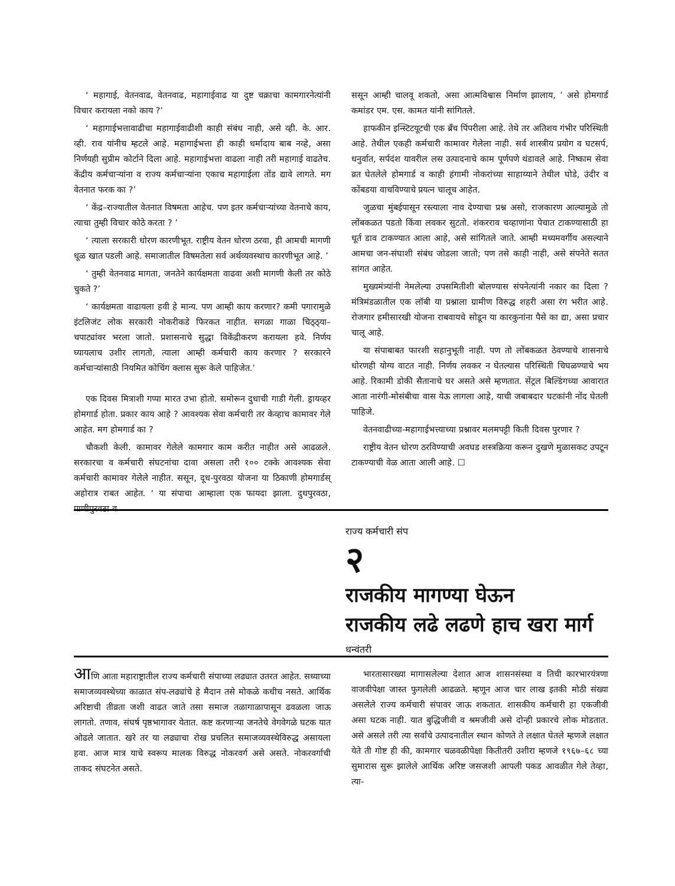‘ महागाई, वेतनवाढ, वेतनवाढ, महागाईवाढ या दुष्ट चक्राचा कामगारनेत्यांनी विचार करायला नको काय ?’
‘ महागाईभत्तावाढीचा महागाईवाढीशी काही संबंध नाही, असे व्ही. के. आर. व्ही. राव यांनीच म्हटले आहे. महागाईभत्ता ही काही धर्मादाय बाब नव्हे, असा निर्णयही सुप्रीम कोर्टाने दिला आहे. महागाईभत्ता वाढला नाही तरी महागाई वाढतेच. केंद्रीय कर्मचाऱ्यांना व राज्य कर्मचाऱ्यांना एकाच महागाईला तोंड द्यावे लागते. मग वेतनात फरक का ?’
‘ केंद्र–राज्यातील वेतनात विषमता आहेच. पण इतर कर्मचाऱ्यांच्या वेतनाचे काय, त्याचा तुम्ही विचार कोठे करता ? ’
‘ त्याला सरकारी धोरण कारणीभूत. राष्ट्रीय वेतन धोरण ठरवा, ही आमची मागणी धूळ खात पडली आहे. समाजातील विषमतेला सर्व अर्थव्यवस्थाच कारणीभूत आहे. ’
‘ तुम्ही वेतनवाढ मागता, जनतेने कार्यक्षमता वाढवा अशी मागणी केली तर कोठे चुकते ?’
‘ कार्यक्षमता वाढायला हवी हे मान्य. पण आम्ही काय करणार? कमी पगारामुळे इंटलिजंट लोक सरकारी नोकरीकडे फिरकत नाहीत. सगळा गाळा चिठ्ठ्या–चपाट्यांवर भरला जातो. प्रशासनाचे सुद्धा विकेंद्रीकरण करायला हवे. निर्णय घ्यायलाच उशीर लागतो, त्याला आम्ही कर्मचारी काय करणार ? सरकारने कर्मचाऱ्यांसाठी नियमित कोचिंग क्लास सुरू केले पाहिजेत.’
एक दिवस मित्राशी गप्पा मारत उभा होतो. समोरून दुधाची गाडी गेली. ड्रायव्हर होमगार्ड होता. प्रकार काय आहे ? आवश्यक सेवा कर्मचारी तर केव्हाच कामावर गेले आहेत. मग होमगार्ड का ?
चौकशी केली. कामावर गेलेले कामगार काम करीत नाहीत असे आढळले. सरकारचा व कर्मचारी संघटनांचा दावा असला तरी १०० टक्के आवश्यक सेवा कर्मचारी कामावर गेलेले नाहीत. ससून, दूध-पुरवठा योजना या ठिकाणी होमगार्डस् अहोरात्र राबत आहेत. ‘ या संपाचा आम्हाला एक फायदा झाला. दुधपुरवठा, पाणीपुरवठा व
ससून आम्ही चालवू शकतो, असा आत्मविश्वास निर्माण झालाय, ’ असे होमगार्ड कमांडर एम. एस. कामत यांनी सांगितले.
हाफकीन इन्स्टिटयूटची एक ब्रँच पिंपरीला आहे. तेथे तर अतिशय गंभीर परिस्थिती आहे. तेथील एकही कर्मचारी कामावर गेलेला नाही. सर्व शास्त्रीय प्रयोग व घटसर्प, धनुर्वात, सर्पदंश यावरील लस उत्पादनाचे काम पूर्णपणे थंडावले आहे. निष्काम सेवा व्रत घेतलेले होमगार्ड व काही हंगामी नोकरांच्या साहाय्याने तेथील घोडे, उंदीर व कोंबडया वाचविण्याचे प्रयत्न चालूच आहेत.
जुळचा मुंबईपासून रस्त्याला नाव देण्याचा प्रश्न असो, राजकारण आल्यामुळे तो लोंबकळत पडतो किंवा लवकर सुटतो. शंकरराव चव्हाणांना पेचात टाकण्यासाठी हा धूर्त डाव टाकण्यात आला आहे, असे सांगितले जाते. आम्ही मध्यमवर्गीय असल्याने आमचा जन-संघाशी संबंध जोडला जातो; पण तसे काही नाही, असे संपनेते सतत सांगत आहेत.
मुख्यमंत्र्यांनी नेमलेल्या उपसमितीशी बोलण्यास संपनेत्यांनी नकार का दिला ? मंत्रिमंडळातील एक लॉबी या प्रश्नाला ग्रामीण विरुद्ध शहरी असा रंग भरीत आहे. रोजगार हमीसारखी योजना राबवायचे सोडून या कारकुनांना पैसे का द्या, असा प्रचार चालू आहे.
या संपाबाबत फारशी सहानुभूती नाही. पण तो लोंबकळत ठेवण्याचे शासनाचे धोरणही योग्य वाटत नाही. निर्णय लवकर न घेतल्यास परिस्थिती चिघळण्याचे भय आहे. रिकामी डोकी सैतानाचे घर असते असे म्हणतात. सेंट्रल बिल्डिंगच्या आवारात आता नारंगी-मोसंबीचा वास येऊ लागला आहे, याची जबाबदार घटकांनी नोंद घेतली पाहिजे.
वेतनवाढीच्या-महागाईभत्त्याच्या प्रश्नावर मलमपट्टी किती दिवस पुरणार ?
राष्ट्रीय वेतन धोरण ठरविण्याची अवघड शस्त्रक्रिया करून दुखणे मुळासकट उपटून टाकण्याची वेळ आता आली आहे. ☐
राज्य कर्मचारी संप
२
राजकीय मागण्या घेऊन
राजकीय लढे लढणे हाच खरा मार्ग
धन्वंतरी
आणि आता महाराष्ट्रातील राज्य कर्मचारी संपाच्या लढ्यात उतरत आहेत. सध्याच्या समाजव्यवस्थेच्या काळात संप-लढ्यांचे हे मैदान तसे मोकळे कधीच नसते. आर्थिक अरिष्टाची तीव्रता जशी वाढत जाते तसा समाज तळागाळापासून ढवळला जाऊ लागतो. तणाव, संघर्ष पृष्ठभागावर येतात. कष्ट करणाऱ्या जनतेचे वेगवेगळे घटक यात ओढले जातात. खरे तर या लढ्याचा रोख प्रचलित समाजव्यवस्थेविरुद्ध असायला हवा. आज मात्र याचे स्वरूप मालक विरुद्ध नोकरवर्ग असे असते. नोकरवर्गाची ताकद संघटनेत असते.
भारतासारख्या मागासलेल्या देशात आज शासनसंस्था व तिची कारभारयंत्रणा वाजवीपेक्षा जास्त फुगलेली आढळते. म्हणून आज चार लाख इतकी मोठी संख्या असलेले राज्य कर्मचारी संपावर जाऊ शकतात. शासकीय कर्मचारी हा एकजीवी असा घटक नाही. यात बुद्धिजीवी व श्रमजीवी असे दोन्ही प्रकारचे लोक मोडतात. असे असले तरी त्या सर्वांचे उत्पादनातील स्थान कोणते ते लक्षात घेतले म्हणजे लक्षात येते ती गोष्ट ही की, कामगार चळवळीपेक्षा कितीतरी उशीरा म्हणजे १९६७–६८ च्या सुमारास सुरू झालेले आर्थिक अरिष्ट जसजशी आपली पकड आवळीत गेले तेव्हा, त्या-